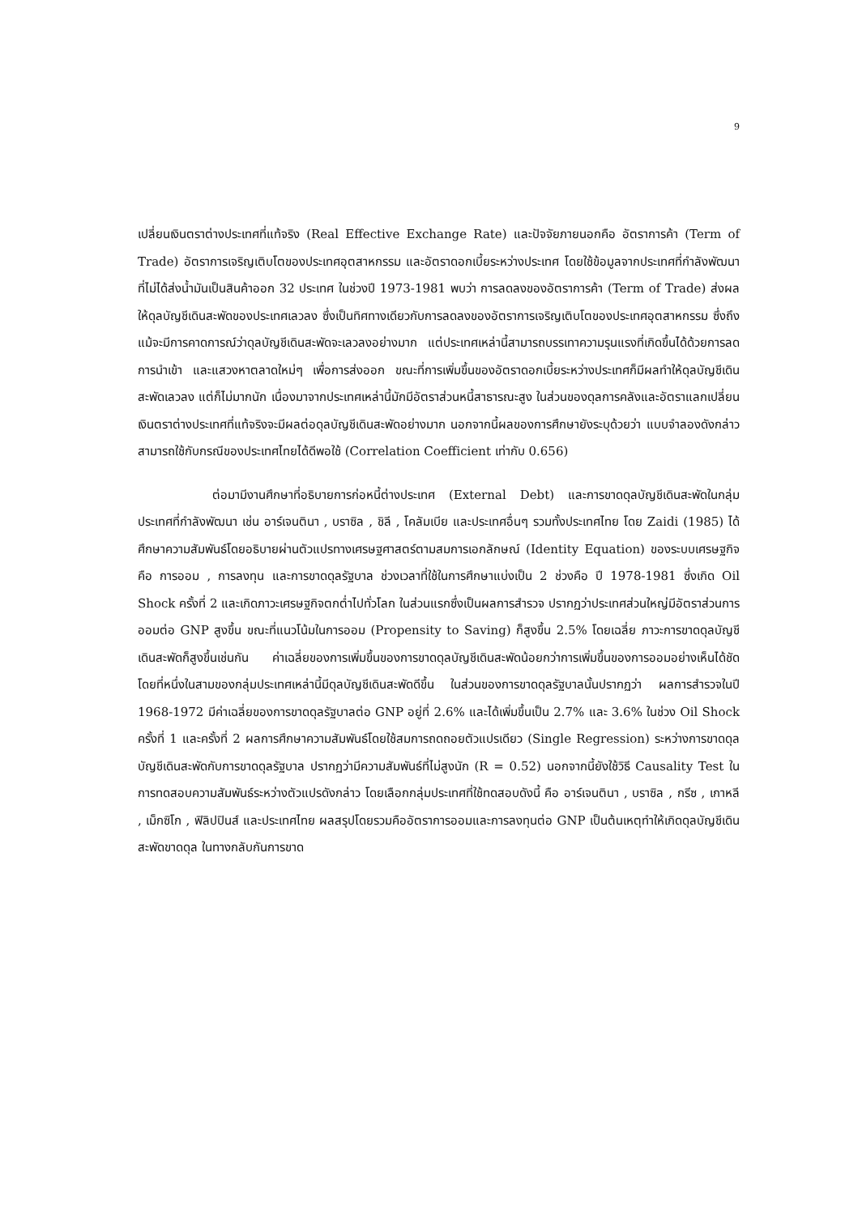9
เปลี่ยนเงินตราต่างประเทศที่แท้จริง (Real Effective Exchange Rate) และปัจจัยภายนอกคือ อัตราการค้า (Term of Trade) อัตราการเจริญเติบโตของประเทศอุตสาหกรรม และอัตราดอกเบี้ยระหว่างประเทศ โดยใช้ข้อมูลจากประเทศที่กำลังพัฒนาที่ไม่ได้ส่งน้ำมันเป็นสินค้าออก 32 ประเทศ ในช่วงปี 1973-1981 พบว่า การลดลงของอัตราการค้า (Term of Trade) ส่งผลให้ดุลบัญชีเดินสะพัดของประเทศเลวลง ซึ่งเป็นทิศทางเดียวกับการลดลงของอัตราการเจริญเติบโตของประเทศอุตสาหกรรม ซึ่งถึงแม้จะมีการคาดการณ์ว่าดุลบัญชีเดินสะพัดจะเลวลงอย่างมาก แต่ประเทศเหล่านี้สามารถบรรเทาความรุนแรงที่เกิดขึ้นได้ด้วยการลดการนำเข้า และแสวงหาตลาดใหม่ๆ เพื่อการส่งออก ขณะที่การเพิ่มขึ้นของอัตราดอกเบี้ยระหว่างประเทศก็มีผลทำให้ดุลบัญชีเดินสะพัดเลวลง แต่ก็ไม่มากนัก เนื่องมาจากประเทศเหล่านี้มักมีอัตราส่วนหนี้สาธารณะสูง ในส่วนของดุลการคลังและอัตราแลกเปลี่ยนเงินตราต่างประเทศที่แท้จริงจะมีผลต่อดุลบัญชีเดินสะพัดอย่างมาก นอกจากนี้ผลของการศึกษายังระบุด้วยว่า แบบจำลองดังกล่าวสามารถใช้กับกรณีของประเทศไทยได้ดีพอใช้ (Correlation Coefficient เท่ากับ 0.656)
ต่อมามีงานศึกษาที่อธิบายการก่อหนี้ต่างประเทศ (External Debt) และการขาดดุลบัญชีเดินสะพัดในกลุ่มประเทศที่กำลังพัฒนา เช่น อาร์เจนตินา , บราซิล , ชิลี , โคลัมเบีย และประเทศอื่นๆ รวมทั้งประเทศไทย โดย Zaidi (1985) ได้ศึกษาความสัมพันธ์โดยอธิบายผ่านตัวแปรทางเศรษฐศาสตร์ตามสมการเอกลักษณ์ (Identity Equation) ของระบบเศรษฐกิจคือ การออม , การลงทุน และการขาดดุลรัฐบาล ช่วงเวลาที่ใช้ในการศึกษาแบ่งเป็น 2 ช่วงคือ ปี 1978-1981 ซึ่งเกิด Oil Shock ครั้งที่ 2 และเกิดภาวะเศรษฐกิจตกต่ำไปทั่วโลก ในส่วนแรกซึ่งเป็นผลการสำรวจ ปรากฏว่าประเทศส่วนใหญ่มีอัตราส่วนการออมต่อ GNP สูงขึ้น ขณะที่แนวโน้มในการออม (Propensity to Saving) ก็สูงขึ้น 2.5% โดยเฉลี่ย ภาวะการขาดดุลบัญชีเดินสะพัดก็สูงขึ้นเช่นกัน ค่าเฉลี่ยของการเพิ่มขึ้นของการขาดดุลบัญชีเดินสะพัดน้อยกว่าการเพิ่มขึ้นของการออมอย่างเห็นได้ชัด โดยที่หนึ่งในสามของกลุ่มประเทศเหล่านี้มีดุลบัญชีเดินสะพัดดีขึ้น ในส่วนของการขาดดุลรัฐบาลนั้นปรากฏว่า ผลการสำรวจในปี 1968-1972 มีค่าเฉลี่ยของการขาดดุลรัฐบาลต่อ GNP อยู่ที่ 2.6% และได้เพิ่มขึ้นเป็น 2.7% และ 3.6% ในช่วง Oil Shock ครั้งที่ 1 และครั้งที่ 2 ผลการศึกษาความสัมพันธ์โดยใช้สมการถดถอยตัวแปรเดียว (Single Regression) ระหว่างการขาดดุลบัญชีเดินสะพัดกับการขาดดุลรัฐบาล ปรากฏว่ามีความสัมพันธ์ที่ไม่สูงนัก (R = 0.52) นอกจากนี้ยังใช้วิธี Causality Test ในการทดสอบความสัมพันธ์ระหว่างตัวแปรดังกล่าว โดยเลือกกลุ่มประเทศที่ใช้ทดสอบดังนี้ คือ อาร์เจนตินา , บราซิล , กรีซ , เกาหลี , เม็กซิโก , ฟิลิปปินส์ และประเทศไทย ผลสรุปโดยรวมคืออัตราการออมและการลงทุนต่อ GNP เป็นต้นเหตุทำให้เกิดดุลบัญชีเดินสะพัดขาดดุล ในทางกลับกันการขาด